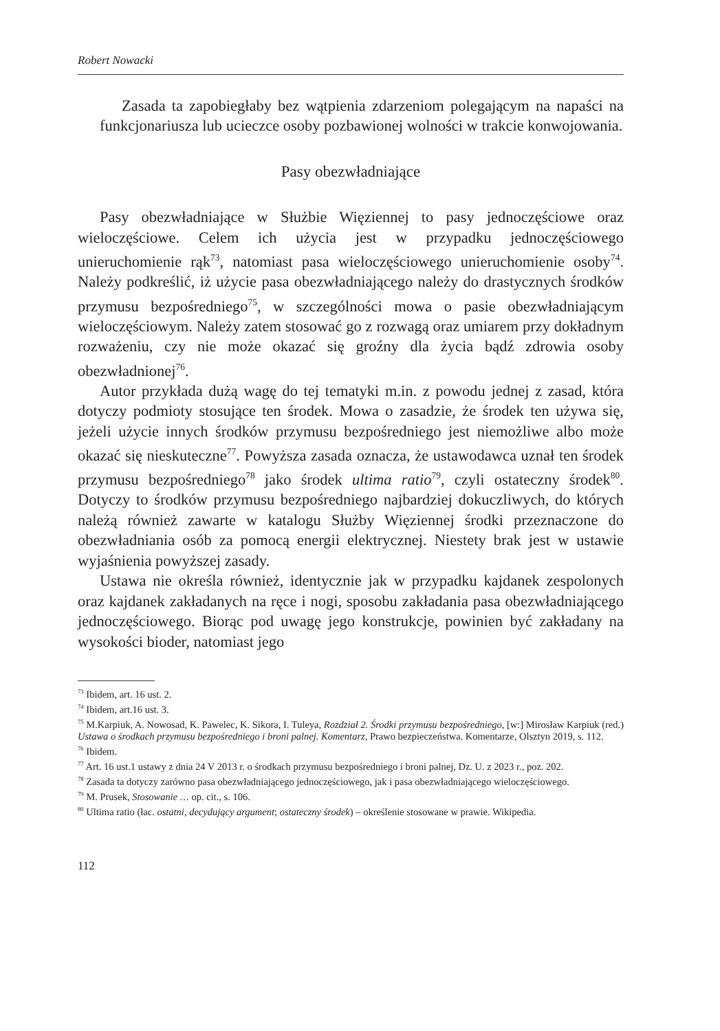Robert Nowacki
Zasada ta zapobiegłaby bez wątpienia zdarzeniom polegającym na napaści na funkcjonariusza lub ucieczce osoby pozbawionej wolności w trakcie konwojowania.
Pasy obezwładniające
Pasy obezwładniające w Służbie Więziennej to pasy jednoczęściowe oraz wieloczęściowe. Celem ich użycia jest w przypadku jednoczęściowego unieruchomienie rąk<sup>73</sup>, natomiast pasa wieloczęściowego unieruchomienie osoby<sup>74</sup>. Należy podkreślić, iż użycie pasa obezwładniającego należy do drastycznych środków przymusu bezpośredniego<sup>75</sup>, w szczególności mowa o pasie obezwładniającym wieloczęściowym. Należy zatem stosować go z rozwagą oraz umiarem przy dokładnym rozważeniu, czy nie może okazać się groźny dla życia bądź zdrowia osoby obezwładnionej<sup>76</sup>.
Autor przykłada dużą wagę do tej tematyki m.in. z powodu jednej z zasad, która dotyczy podmioty stosujące ten środek. Mowa o zasadzie, że środek ten używa się, jeżeli użycie innych środków przymusu bezpośredniego jest niemożliwe albo może okazać się nieskuteczne<sup>77</sup>. Powyższa zasada oznacza, że ustawodawca uznał ten środek przymusu bezpośredniego<sup>78</sup> jako środek ultima ratio<sup>79</sup>, czyli ostateczny środek<sup>80</sup>. Dotyczy to środków przymusu bezpośredniego najbardziej dokuczliwych, do których należą również zawarte w katalogu Służby Więziennej środki przeznaczone do obezwładniania osób za pomocą energii elektrycznej. Niestety brak jest w ustawie wyjaśnienia powyższej zasady.
Ustawa nie określa również, identycznie jak w przypadku kajdanek zespolonych oraz kajdanek zakładanych na ręce i nogi, sposobu zakładania pasa obezwładniającego jednoczęściowego. Biorąc pod uwagę jego konstrukcje, powinien być zakładany na wysokości bioder, natomiast jego
<sup>73</sup> Ibidem, art. 16 ust. 2.
<sup>74</sup> Ibidem, art.16 ust. 3.
<sup>75</sup> M.Karpiuk, A. Nowosad, K. Pawelec, K. Sikora, I. Tuleya, Rozdział 2. Środki przymusu bezpośredniego, [w:] Mirosław Karpiuk (red.) Ustawa o środkach przymusu bezpośredniego i broni palnej. Komentarz, Prawo bezpieczeństwa. Komentarze, Olsztyn 2019, s. 112.
<sup>76</sup> Ibidem.
<sup>77</sup> Art. 16 ust.1 ustawy z dnia 24 V 2013 r. o środkach przymusu bezpośredniego i broni palnej, Dz. U. z 2023 r., poz. 202.
<sup>78</sup> Zasada ta dotyczy zarówno pasa obezwładniającego jednoczęściowego, jak i pasa obezwładniającego wieloczęściowego.
<sup>79</sup> M. Prusek, Stosowanie … op. cit., s. 106.
<sup>80</sup> Ultima ratio (łac. ostatni, decydujący argument; ostateczny środek) – określenie stosowane w prawie. Wikipedia.
112